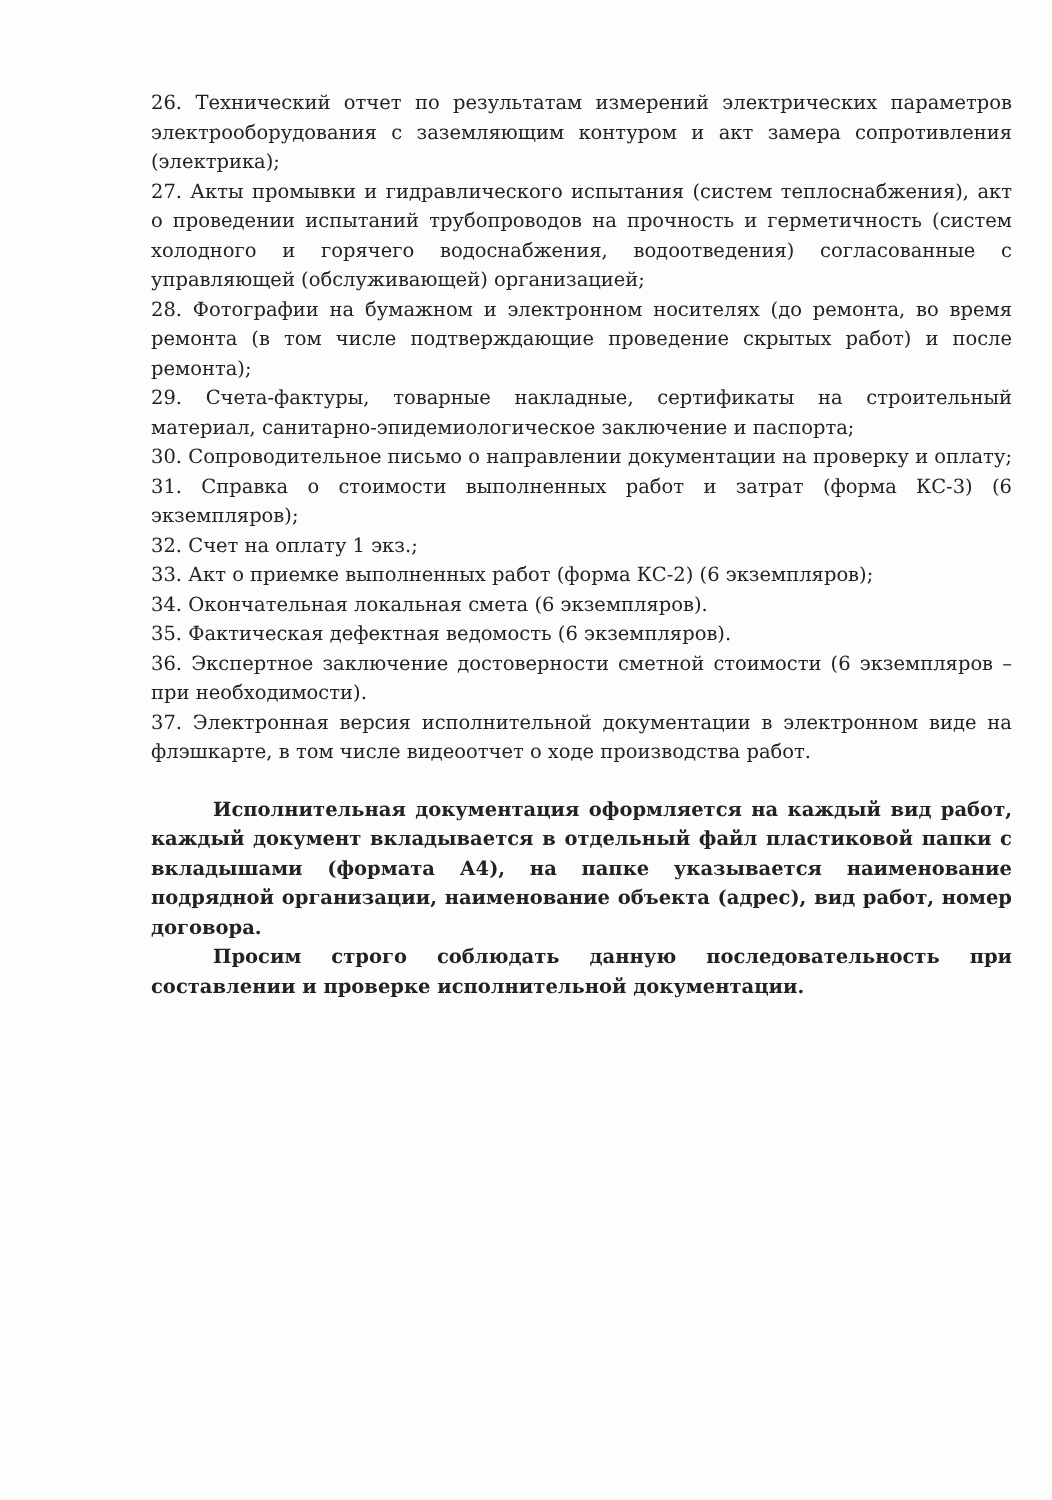26. Технический отчет по результатам измерений электрических параметров электрооборудования с заземляющим контуром и акт замера сопротивления (электрика);
27. Акты промывки и гидравлического испытания (систем теплоснабжения), акт о проведении испытаний трубопроводов на прочность и герметичность (систем холодного и горячего водоснабжения, водоотведения) согласованные с управляющей (обслуживающей) организацией;
28. Фотографии на бумажном и электронном носителях (до ремонта, во время ремонта (в том числе подтверждающие проведение скрытых работ) и после ремонта);
29. Счета-фактуры, товарные накладные, сертификаты на строительный материал, санитарно-эпидемиологическое заключение и паспорта;
30. Сопроводительное письмо о направлении документации на проверку и оплату;
31. Справка о стоимости выполненных работ и затрат (форма КС-3) (6 экземпляров);
32. Счет на оплату 1 экз.;
33. Акт о приемке выполненных работ (форма КС-2) (6 экземпляров);
34. Окончательная локальная смета (6 экземпляров).
35. Фактическая дефектная ведомость (6 экземпляров).
36. Экспертное заключение достоверности сметной стоимости (6 экземпляров – при необходимости).
37. Электронная версия исполнительной документации в электронном виде на флэшкарте, в том числе видеоотчет о ходе производства работ.
Исполнительная документация оформляется на каждый вид работ, каждый документ вкладывается в отдельный файл пластиковой папки с вкладышами (формата А4), на папке указывается наименование подрядной организации, наименование объекта (адрес), вид работ, номер договора.
Просим строго соблюдать данную последовательность при составлении и проверке исполнительной документации.